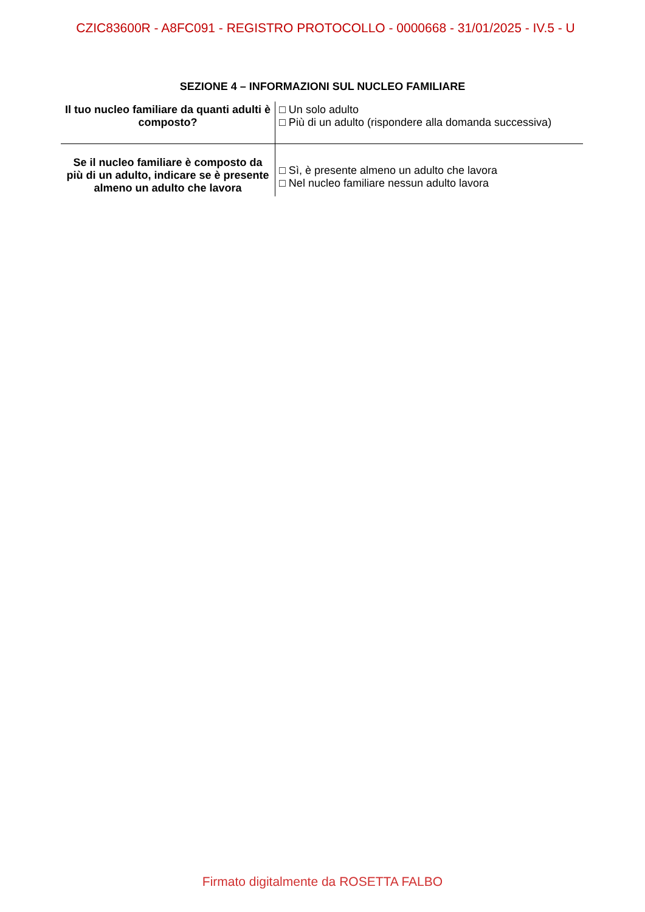CZIC83600R - A8FC091 - REGISTRO PROTOCOLLO - 0000668 - 31/01/2025 - IV.5 - U
SEZIONE 4 – INFORMAZIONI SUL NUCLEO FAMILIARE
| Il tuo nucleo familiare da quanti adulti è composto? | □ Un solo adulto □ Più di un adulto (rispondere alla domanda successiva) |
| Se il nucleo familiare è composto da più di un adulto, indicare se è presente almeno un adulto che lavora | □ Sì, è presente almeno un adulto che lavora □ Nel nucleo familiare nessun adulto lavora |
Firmato digitalmente da ROSETTA FALBO